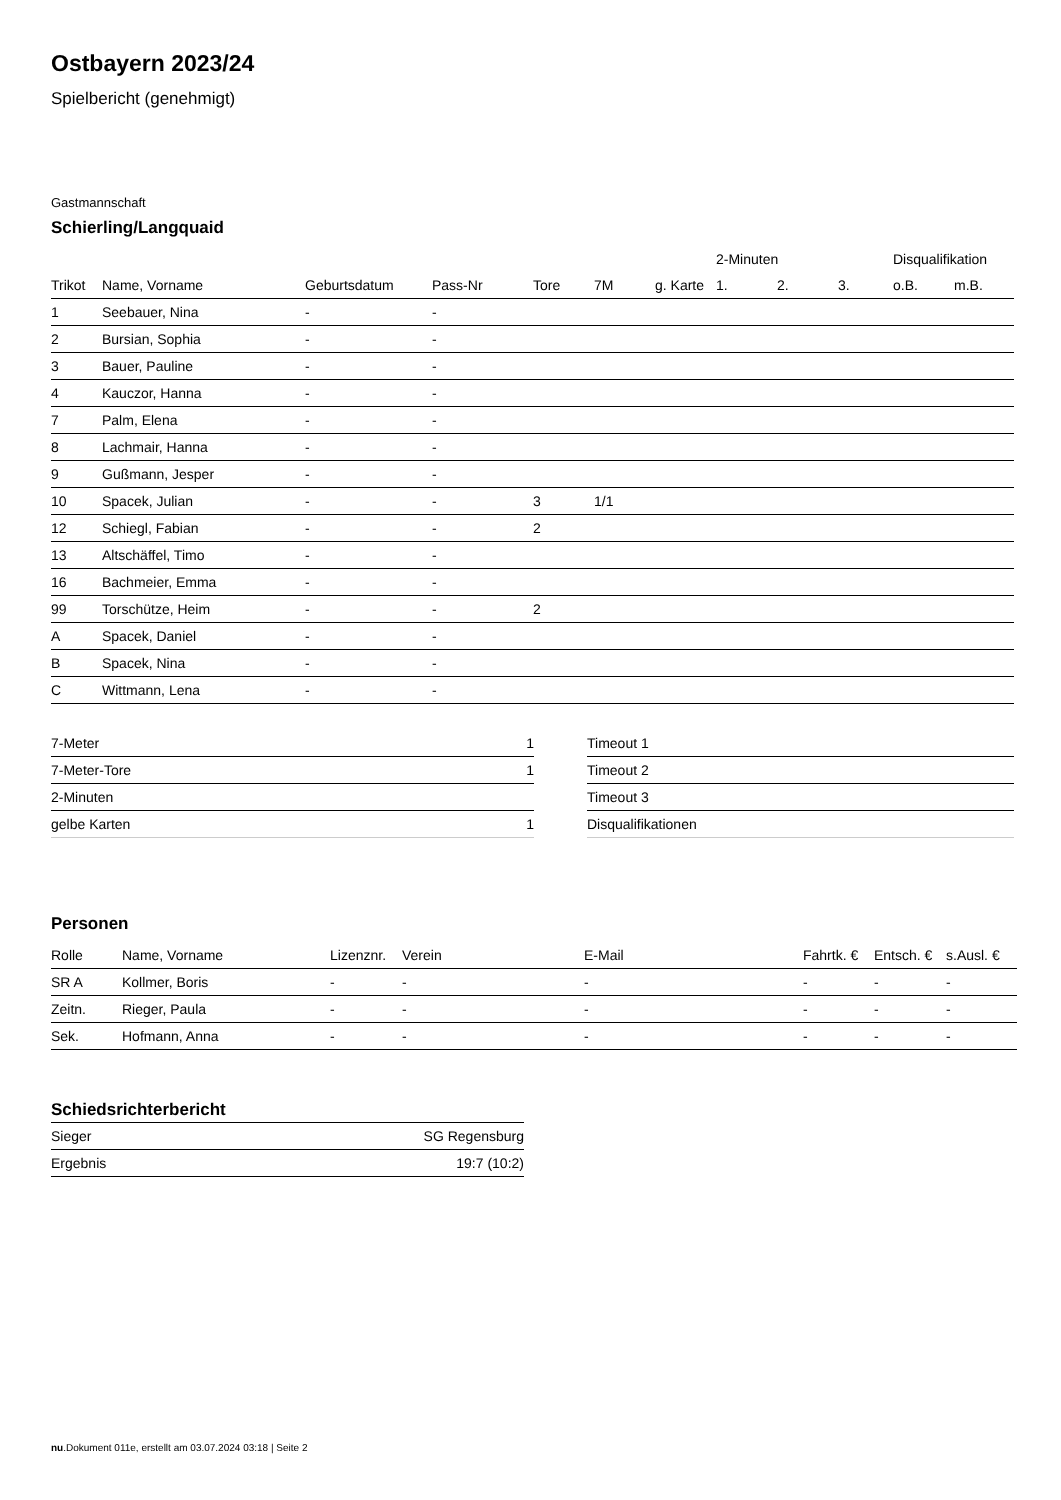Ostbayern 2023/24
Spielbericht (genehmigt)
Gastmannschaft
Schierling/Langquaid
| | | | | | | | 2-Minuten | | | Disqualifikation | |
| --- | --- | --- | --- | --- | --- | --- | --- | --- | --- | --- | --- |
| Trikot | Name, Vorname | Geburtsdatum | Pass-Nr | Tore | 7M | g. Karte | 1. | 2. | 3. | o.B. | m.B. |
| 1 | Seebauer, Nina | - | - | | | | | | | | |
| 2 | Bursian, Sophia | - | - | | | | | | | | |
| 3 | Bauer, Pauline | - | - | | | | | | | | |
| 4 | Kauczor, Hanna | - | - | | | | | | | | |
| 7 | Palm, Elena | - | - | | | | | | | | |
| 8 | Lachmair, Hanna | - | - | | | | | | | | |
| 9 | Gußmann, Jesper | - | - | | | | | | | | |
| 10 | Spacek, Julian | - | - | 3 | 1/1 | | | | | | |
| 12 | Schiegl, Fabian | - | - | 2 | | | | | | | |
| 13 | Altschäffel, Timo | - | - | | | | | | | | |
| 16 | Bachmeier, Emma | - | - | | | | | | | | |
| 99 | Torschütze, Heim | - | - | 2 | | | | | | | |
| A | Spacek, Daniel | - | - | | | | | | | | |
| B | Spacek, Nina | - | - | | | | | | | | |
| C | Wittmann, Lena | - | - | | | | | | | | |
| 7-Meter | 1 |
| 7-Meter-Tore | 1 |
| 2-Minuten | |
| gelbe Karten | 1 |
| Timeout 1 |
| Timeout 2 |
| Timeout 3 |
| Disqualifikationen |
Personen
| Rolle | Name, Vorname | Lizenznr. | Verein | E-Mail | Fahrtk. € | Entsch. € | s.Ausl. € |
| --- | --- | --- | --- | --- | --- | --- | --- |
| SR A | Kollmer, Boris | - | - | - | - | - | - |
| Zeitn. | Rieger, Paula | - | - | - | - | - | - |
| Sek. | Hofmann, Anna | - | - | - | - | - | - |
Schiedsrichterbericht
| Sieger | SG Regensburg |
| Ergebnis | 19:7 (10:2) |
nu.Dokument 011e, erstellt am 03.07.2024 03:18 | Seite 2